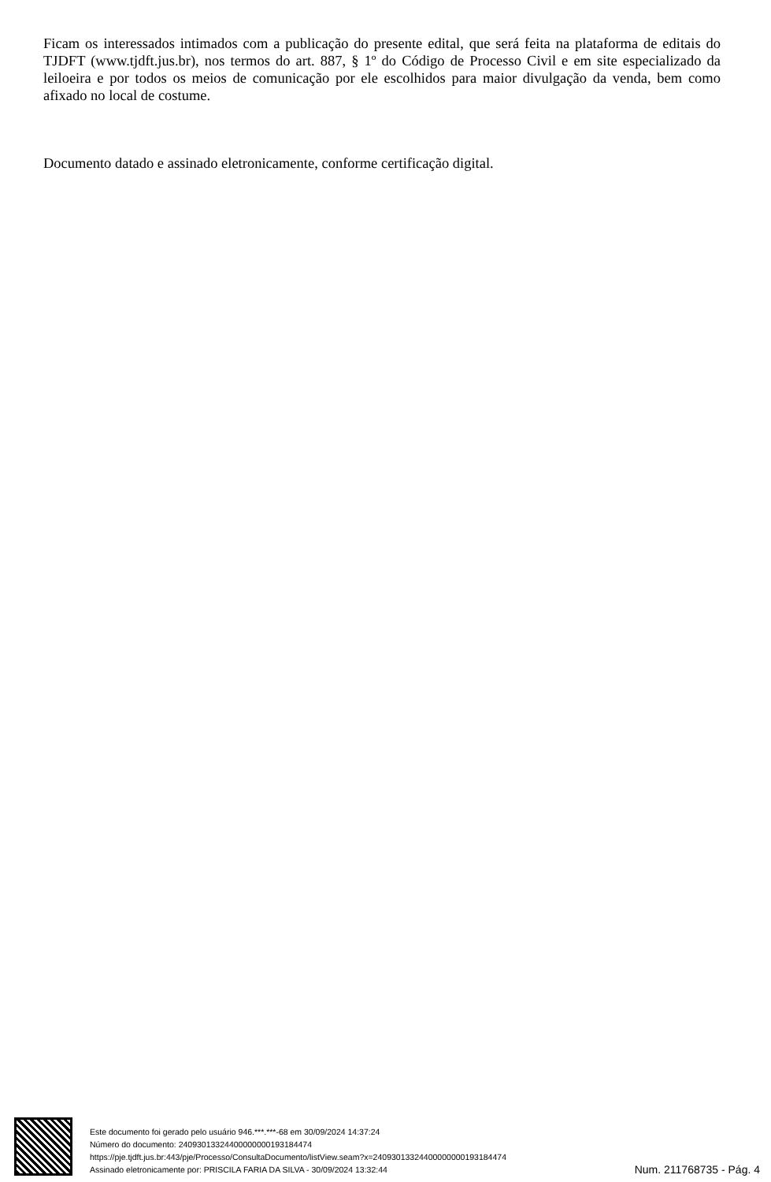Ficam os interessados intimados com a publicação do presente edital, que será feita na plataforma de editais do TJDFT (www.tjdft.jus.br), nos termos do art. 887, § 1º do Código de Processo Civil e em site especializado da leiloeira e por todos os meios de comunicação por ele escolhidos para maior divulgação da venda, bem como afixado no local de costume.
Documento datado e assinado eletronicamente, conforme certificação digital.
Este documento foi gerado pelo usuário 946.***.***-68 em 30/09/2024 14:37:24
Número do documento: 24093013324400000000193184474
https://pje.tjdft.jus.br:443/pje/Processo/ConsultaDocumento/listView.seam?x=24093013324400000000193184474
Assinado eletronicamente por: PRISCILA FARIA DA SILVA - 30/09/2024 13:32:44
Num. 211768735 - Pág. 4